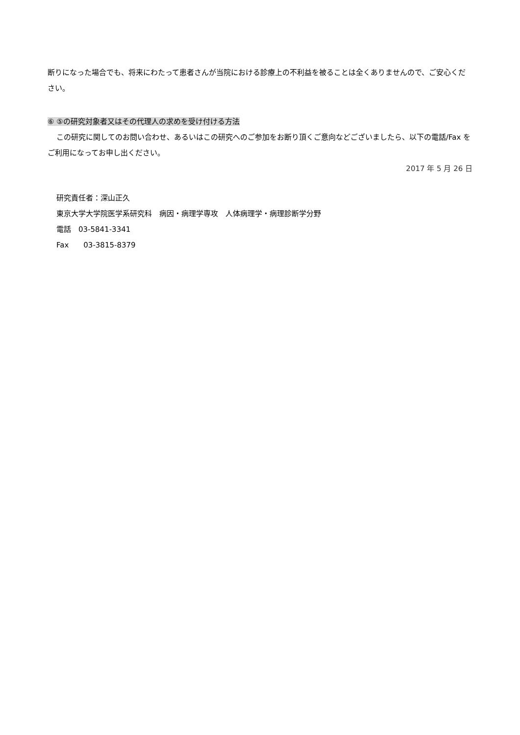断りになった場合でも、将来にわたって患者さんが当院における診療上の不利益を被ることは全くありませんので、ご安心ください。
⑥ ⑤の研究対象者又はその代理人の求めを受け付ける方法
この研究に関してのお問い合わせ、あるいはこの研究へのご参加をお断り頂くご意向などございましたら、以下の電話/Fax をご利用になってお申し出ください。
2017 年 5 月 26 日
研究責任者：深山正久
東京大学大学院医学系研究科　病因・病理学専攻　人体病理学・病理診断学分野
電話　03-5841-3341
Fax　　03-3815-8379